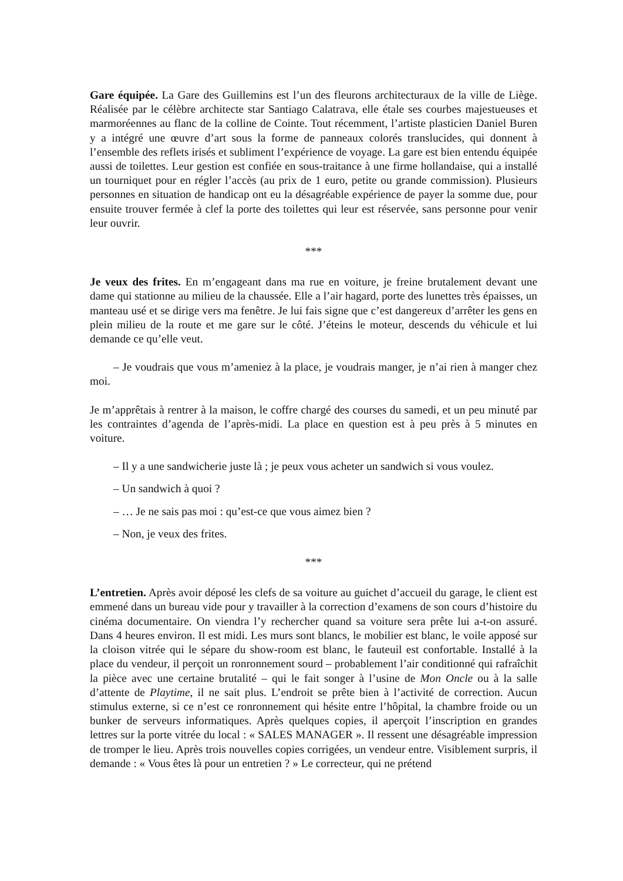Gare équipée. La Gare des Guillemins est l’un des fleurons architecturaux de la ville de Liège. Réalisée par le célèbre architecte star Santiago Calatrava, elle étale ses courbes majestueuses et marmoréennes au flanc de la colline de Cointe. Tout récemment, l’artiste plasticien Daniel Buren y a intégré une œuvre d’art sous la forme de panneaux colorés translucides, qui donnent à l’ensemble des reflets irisés et subliment l’expérience de voyage. La gare est bien entendu équipée aussi de toilettes. Leur gestion est confiée en sous-traitance à une firme hollandaise, qui a installé un tourniquet pour en régler l’accès (au prix de 1 euro, petite ou grande commission). Plusieurs personnes en situation de handicap ont eu la désagréable expérience de payer la somme due, pour ensuite trouver fermée à clef la porte des toilettes qui leur est réservée, sans personne pour venir leur ouvrir.
***
Je veux des frites. En m’engageant dans ma rue en voiture, je freine brutalement devant une dame qui stationne au milieu de la chaussée. Elle a l’air hagard, porte des lunettes très épaisses, un manteau usé et se dirige vers ma fenêtre. Je lui fais signe que c’est dangereux d’arrêter les gens en plein milieu de la route et me gare sur le côté. J’éteins le moteur, descends du véhicule et lui demande ce qu’elle veut.
– Je voudrais que vous m’ameniez à la place, je voudrais manger, je n’ai rien à manger chez moi.
Je m’apprêtais à rentrer à la maison, le coffre chargé des courses du samedi, et un peu minuté par les contraintes d’agenda de l’après-midi. La place en question est à peu près à 5 minutes en voiture.
– Il y a une sandwicherie juste là ; je peux vous acheter un sandwich si vous voulez.
– Un sandwich à quoi ?
– … Je ne sais pas moi : qu’est-ce que vous aimez bien ?
– Non, je veux des frites.
***
L’entretien. Après avoir déposé les clefs de sa voiture au guichet d’accueil du garage, le client est emmené dans un bureau vide pour y travailler à la correction d’examens de son cours d’histoire du cinéma documentaire. On viendra l’y rechercher quand sa voiture sera prête lui a-t-on assuré. Dans 4 heures environ. Il est midi. Les murs sont blancs, le mobilier est blanc, le voile apposé sur la cloison vitrée qui le sépare du show-room est blanc, le fauteuil est confortable. Installé à la place du vendeur, il perçoit un ronronnement sourd – probablement l’air conditionné qui rafraîchit la pièce avec une certaine brutalité – qui le fait songer à l’usine de Mon Oncle ou à la salle d’attente de Playtime, il ne sait plus. L’endroit se prête bien à l’activité de correction. Aucun stimulus externe, si ce n’est ce ronronnement qui hésite entre l’hôpital, la chambre froide ou un bunker de serveurs informatiques. Après quelques copies, il aperçoit l’inscription en grandes lettres sur la porte vitrée du local : « SALES MANAGER ». Il ressent une désagréable impression de tromper le lieu. Après trois nouvelles copies corrigées, un vendeur entre. Visiblement surpris, il demande : « Vous êtes là pour un entretien ? » Le correcteur, qui ne prétend